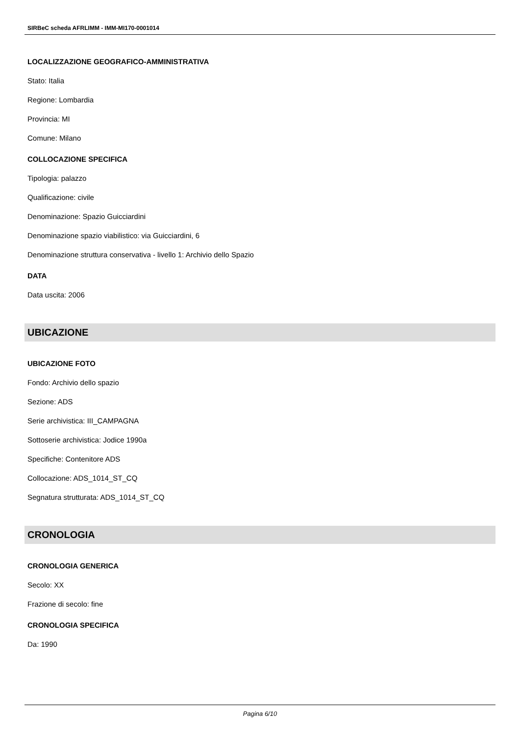SIRBeC scheda AFRLIMM - IMM-MI170-0001014
LOCALIZZAZIONE GEOGRAFICO-AMMINISTRATIVA
Stato: Italia
Regione: Lombardia
Provincia: MI
Comune: Milano
COLLOCAZIONE SPECIFICA
Tipologia: palazzo
Qualificazione: civile
Denominazione: Spazio Guicciardini
Denominazione spazio viabilistico: via Guicciardini, 6
Denominazione struttura conservativa - livello 1: Archivio dello Spazio
DATA
Data uscita: 2006
UBICAZIONE
UBICAZIONE FOTO
Fondo: Archivio dello spazio
Sezione: ADS
Serie archivistica: III_CAMPAGNA
Sottoserie archivistica: Jodice 1990a
Specifiche: Contenitore ADS
Collocazione: ADS_1014_ST_CQ
Segnatura strutturata: ADS_1014_ST_CQ
CRONOLOGIA
CRONOLOGIA GENERICA
Secolo: XX
Frazione di secolo: fine
CRONOLOGIA SPECIFICA
Da: 1990
Pagina 6/10